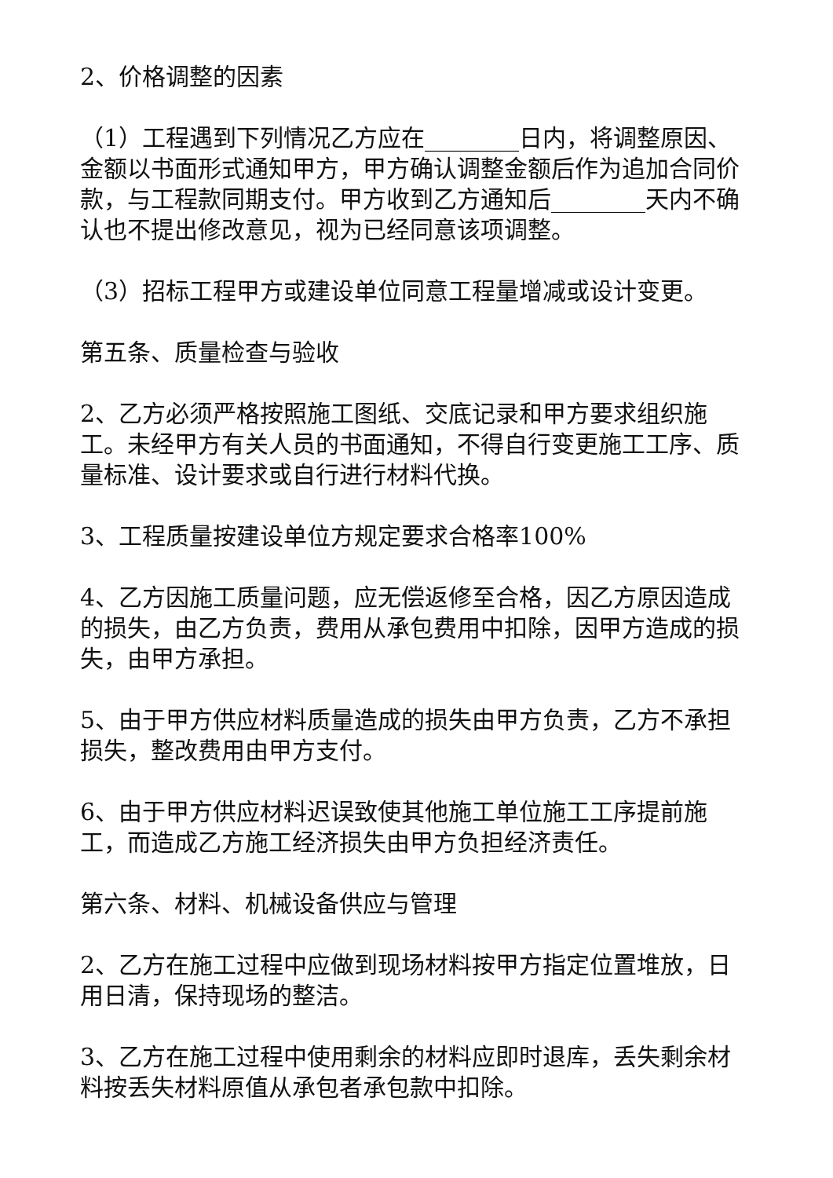2、价格调整的因素
（1）工程遇到下列情况乙方应在________日内，将调整原因、金额以书面形式通知甲方，甲方确认调整金额后作为追加合同价款，与工程款同期支付。甲方收到乙方通知后________天内不确认也不提出修改意见，视为已经同意该项调整。
（3）招标工程甲方或建设单位同意工程量增减或设计变更。
第五条、质量检查与验收
2、乙方必须严格按照施工图纸、交底记录和甲方要求组织施工。未经甲方有关人员的书面通知，不得自行变更施工工序、质量标准、设计要求或自行进行材料代换。
3、工程质量按建设单位方规定要求合格率100%
4、乙方因施工质量问题，应无偿返修至合格，因乙方原因造成的损失，由乙方负责，费用从承包费用中扣除，因甲方造成的损失，由甲方承担。
5、由于甲方供应材料质量造成的损失由甲方负责，乙方不承担损失，整改费用由甲方支付。
6、由于甲方供应材料迟误致使其他施工单位施工工序提前施工，而造成乙方施工经济损失由甲方负担经济责任。
第六条、材料、机械设备供应与管理
2、乙方在施工过程中应做到现场材料按甲方指定位置堆放，日用日清，保持现场的整洁。
3、乙方在施工过程中使用剩余的材料应即时退库，丢失剩余材料按丢失材料原值从承包者承包款中扣除。